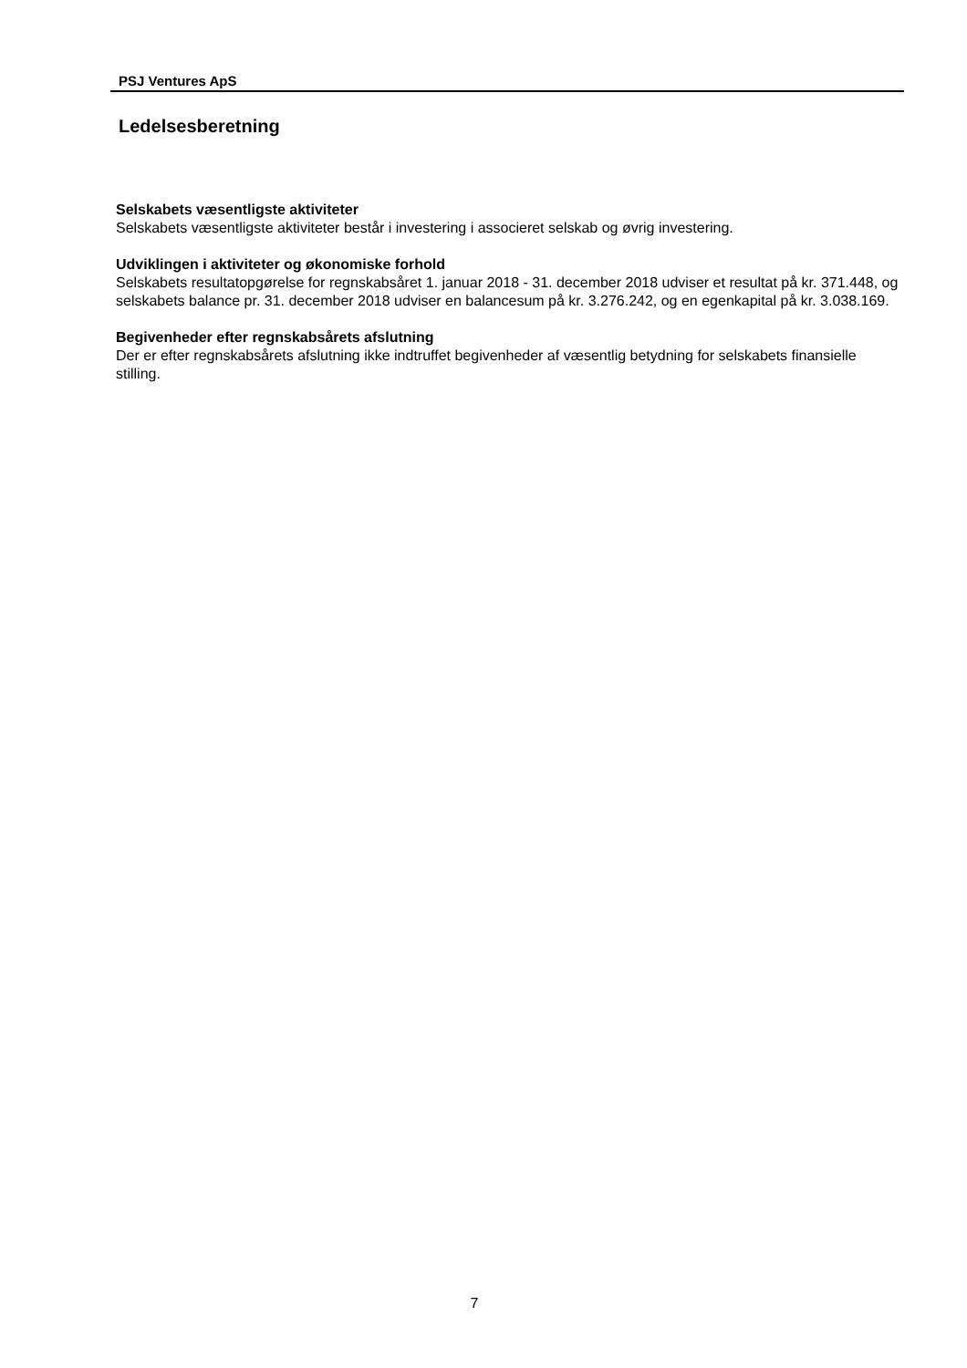PSJ Ventures ApS
Ledelsesberetning
Selskabets væsentligste aktiviteter
Selskabets væsentligste aktiviteter består i investering i associeret selskab og øvrig investering.
Udviklingen i aktiviteter og økonomiske forhold
Selskabets resultatopgørelse for regnskabsåret 1. januar 2018 - 31. december 2018 udviser et resultat på kr. 371.448, og selskabets balance pr. 31. december 2018 udviser en balancesum på kr. 3.276.242, og en egenkapital på kr. 3.038.169.
Begivenheder efter regnskabsårets afslutning
Der er efter regnskabsårets afslutning ikke indtruffet begivenheder af væsentlig betydning for selskabets finansielle stilling.
7